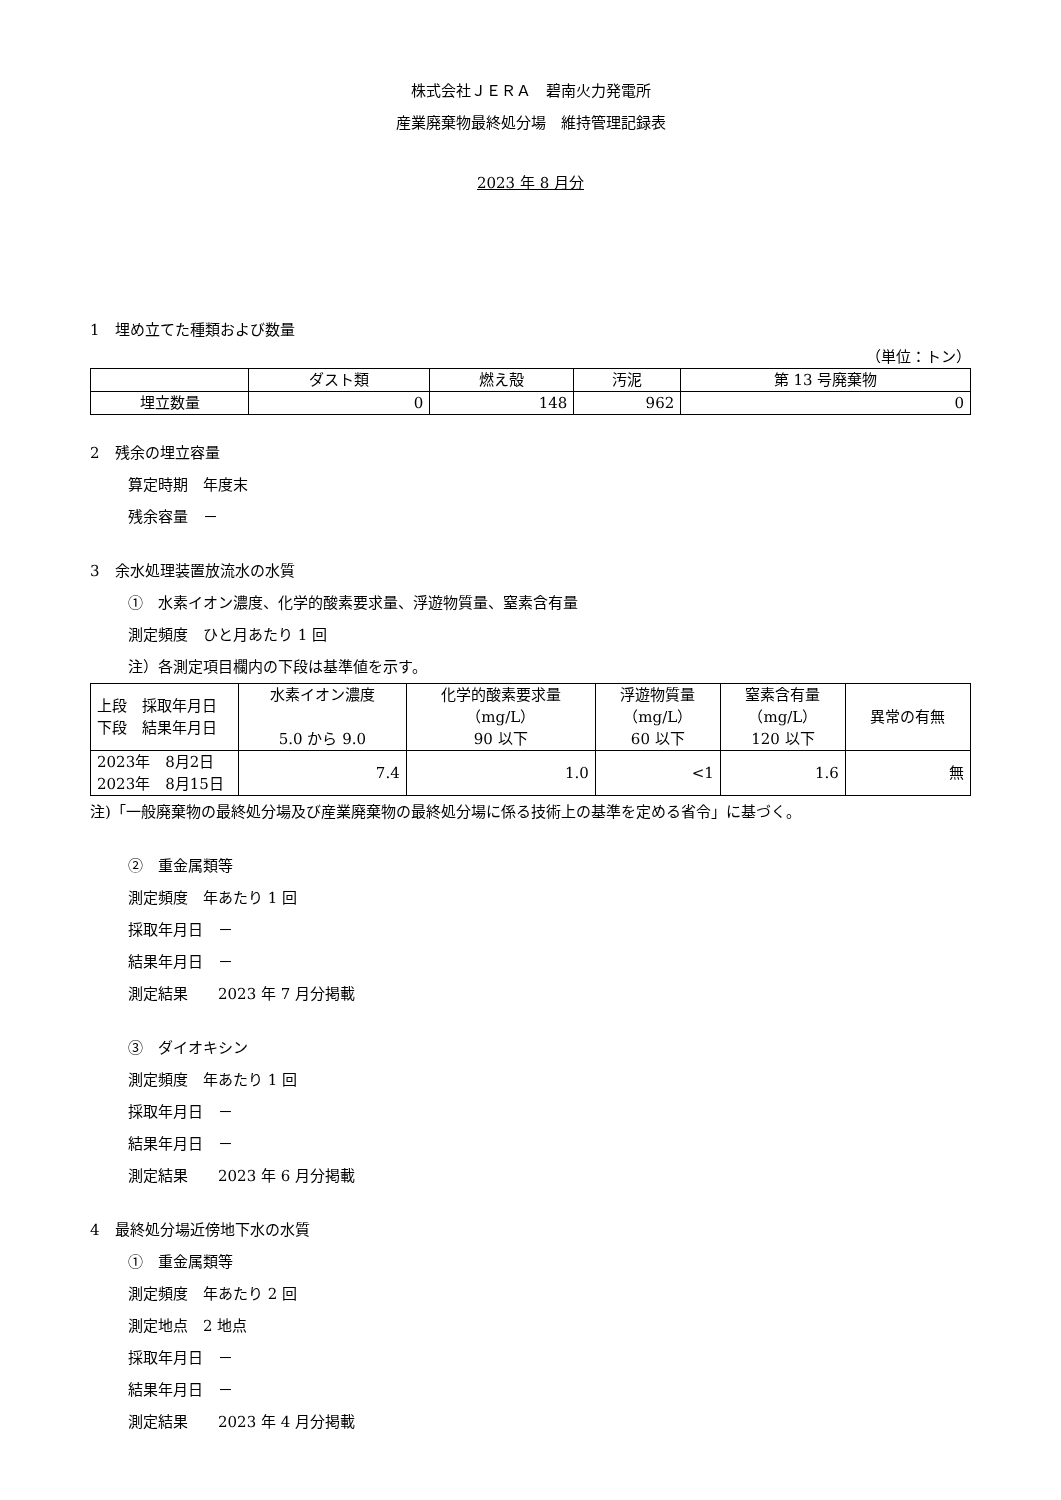株式会社ＪＥＲＡ　碧南火力発電所
産業廃棄物最終処分場　維持管理記録表
2023 年 8 月分
1　埋め立てた種類および数量
（単位：トン）
| | ダスト類 | 燃え殻 | 汚泥 | 第 13 号廃棄物 |
| --- | --- | --- | --- | --- |
| 埋立数量 | 0 | 148 | 962 | 0 |
2　残余の埋立容量
算定時期　年度末
残余容量　－
3　余水処理装置放流水の水質
①　水素イオン濃度、化学的酸素要求量、浮遊物質量、窒素含有量
測定頻度　ひと月あたり 1 回
注）各測定項目欄内の下段は基準値を示す。
| 上段 採取年月日 下段 結果年月日 | 水素イオン濃度 5.0 から 9.0 | 化学的酸素要求量 （mg/L） 90 以下 | 浮遊物質量 （mg/L） 60 以下 | 窒素含有量 （mg/L） 120 以下 | 異常の有無 |
| --- | --- | --- | --- | --- | --- |
| 2023年 8月2日 2023年 8月15日 | 7.4 | 1.0 | <1 | 1.6 | 無 |
注)「一般廃棄物の最終処分場及び産業廃棄物の最終処分場に係る技術上の基準を定める省令」に基づく。
②　重金属類等
測定頻度　年あたり 1 回
採取年月日　－
結果年月日　－
測定結果　　2023 年 7 月分掲載
③　ダイオキシン
測定頻度　年あたり 1 回
採取年月日　－
結果年月日　－
測定結果　　2023 年 6 月分掲載
4　最終処分場近傍地下水の水質
①　重金属類等
測定頻度　年あたり 2 回
測定地点　2 地点
採取年月日　－
結果年月日　－
測定結果　　2023 年 4 月分掲載